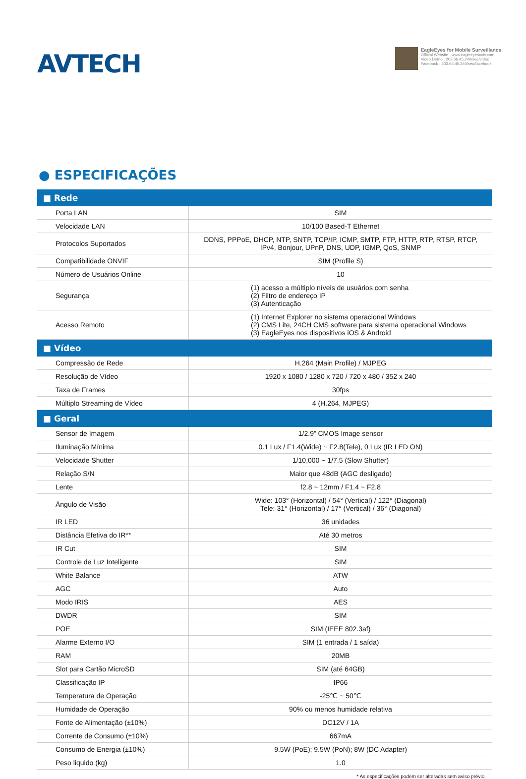AVTECH
EagleEyes for Mobile Surveillance
Official Website : www.eagleeyescctv.com
Video Demo : 203.66.45.240/seo/video
Facebook : 203.66.45.240/seo/facebook
● ESPECIFICAÇÕES
| ■ Rede | |
| --- | --- |
| Porta LAN | SIM |
| Velocidade LAN | 10/100 Based-T Ethernet |
| Protocolos Suportados | DDNS, PPPoE, DHCP, NTP, SNTP, TCP/IP, ICMP, SMTP, FTP, HTTP, RTP, RTSP, RTCP, IPv4, Bonjour, UPnP, DNS, UDP, IGMP, QoS, SNMP |
| Compatibilidade ONVIF | SIM (Profile S) |
| Número de Usuários Online | 10 |
| Segurança | (1) acesso a múltiplo níveis de usuários com senha (2) Filtro de endereço IP (3) Autenticação |
| Acesso Remoto | (1) Internet Explorer no sistema operacional Windows (2) CMS Lite, 24CH CMS software para sistema operacional Windows (3) EagleEyes nos dispositivos iOS & Android |
| ■ Vídeo | |
| Compressão de Rede | H.264 (Main Profile) / MJPEG |
| Resolução de Vídeo | 1920 x 1080 / 1280 x 720 / 720 x 480 / 352 x 240 |
| Taxa de Frames | 30fps |
| Múltiplo Streaming de Vídeo | 4 (H.264, MJPEG) |
| ■ Geral | |
| Sensor de Imagem | 1/2.9” CMOS Image sensor |
| Iluminação Mínima | 0.1 Lux / F1.4(Wide) ~ F2.8(Tele), 0 Lux (IR LED ON) |
| Velocidade Shutter | 1/10,000 ~ 1/7.5 (Slow Shutter) |
| Relação S/N | Maior que 48dB (AGC desligado) |
| Lente | f2.8 ~ 12mm / F1.4 ~ F2.8 |
| Ângulo de Visão | Wide: 103° (Horizontal) / 54° (Vertical) / 122° (Diagonal) Tele: 31° (Horizontal) / 17° (Vertical) / 36° (Diagonal) |
| IR LED | 36 unidades |
| Distância Efetiva do IR** | Até 30 metros |
| IR Cut | SIM |
| Controle de Luz Inteligente | SIM |
| White Balance | ATW |
| AGC | Auto |
| Modo IRIS | AES |
| DWDR | SIM |
| POE | SIM (IEEE 802.3af) |
| Alarme Externo I/O | SIM (1 entrada / 1 saída) |
| RAM | 20MB |
| Slot para Cartão MicroSD | SIM (até 64GB) |
| Classificação IP | IP66 |
| Temperatura de Operação | -25℃ ~ 50℃ |
| Humidade de Operação | 90% ou menos humidade relativa |
| Fonte de Alimentação (±10%) | DC12V / 1A |
| Corrente de Consumo (±10%) | 667mA |
| Consumo de Energia (±10%) | 9.5W (PoE); 9.5W (PoN); 8W (DC Adapter) |
| Peso liquido (kg) | 1.0 |
* As especificações podem ser alteradas sem aviso prévio.